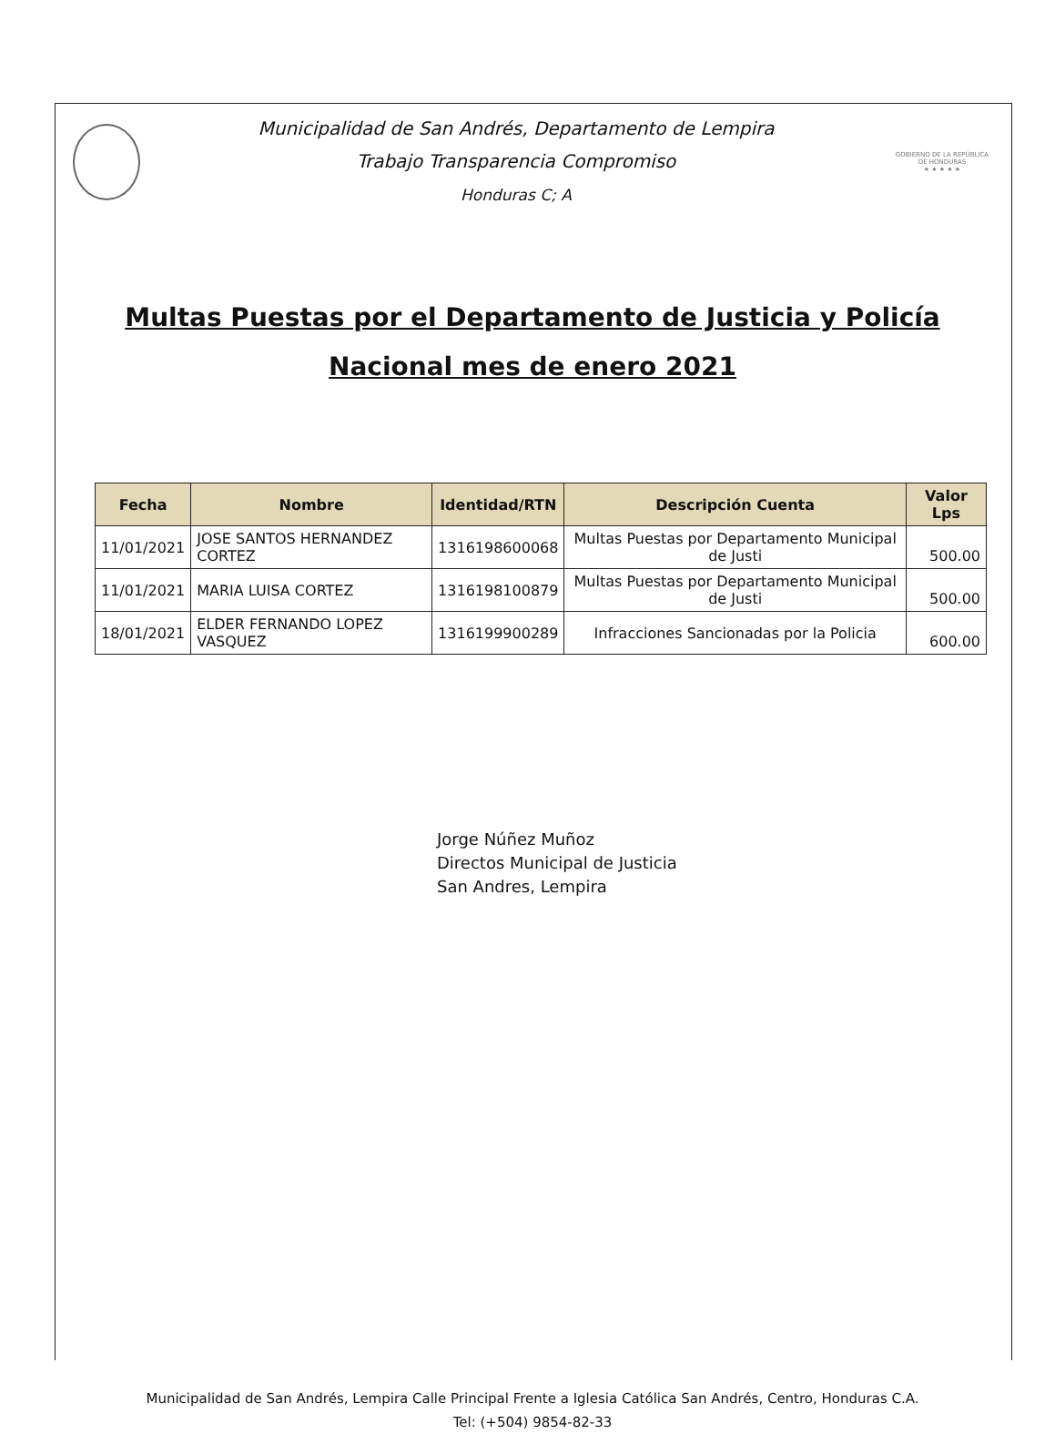Municipalidad de San Andrés, Departamento de Lempira
Trabajo Transparencia Compromiso
Honduras C; A
GOBIERNO DE LA REPÚBLICA DE HONDURAS
★ ★ ★ ★ ★
Multas Puestas por el Departamento de Justicia y Policía
Nacional mes de enero 2021
| Fecha | Nombre | Identidad/RTN | Descripción Cuenta | Valor Lps |
| --- | --- | --- | --- | --- |
| 11/01/2021 | JOSE SANTOS HERNANDEZ CORTEZ | 1316198600068 | Multas Puestas por Departamento Municipal de Justi | 500.00 |
| 11/01/2021 | MARIA LUISA CORTEZ | 1316198100879 | Multas Puestas por Departamento Municipal de Justi | 500.00 |
| 18/01/2021 | ELDER FERNANDO LOPEZ VASQUEZ | 1316199900289 | Infracciones Sancionadas por la Policia | 600.00 |
Jorge Núñez Muñoz
Directos Municipal de Justicia
San Andres, Lempira
Municipalidad de San Andrés, Lempira Calle Principal Frente a Iglesia Católica San Andrés, Centro, Honduras C.A.
Tel: (+504) 9854-82-33